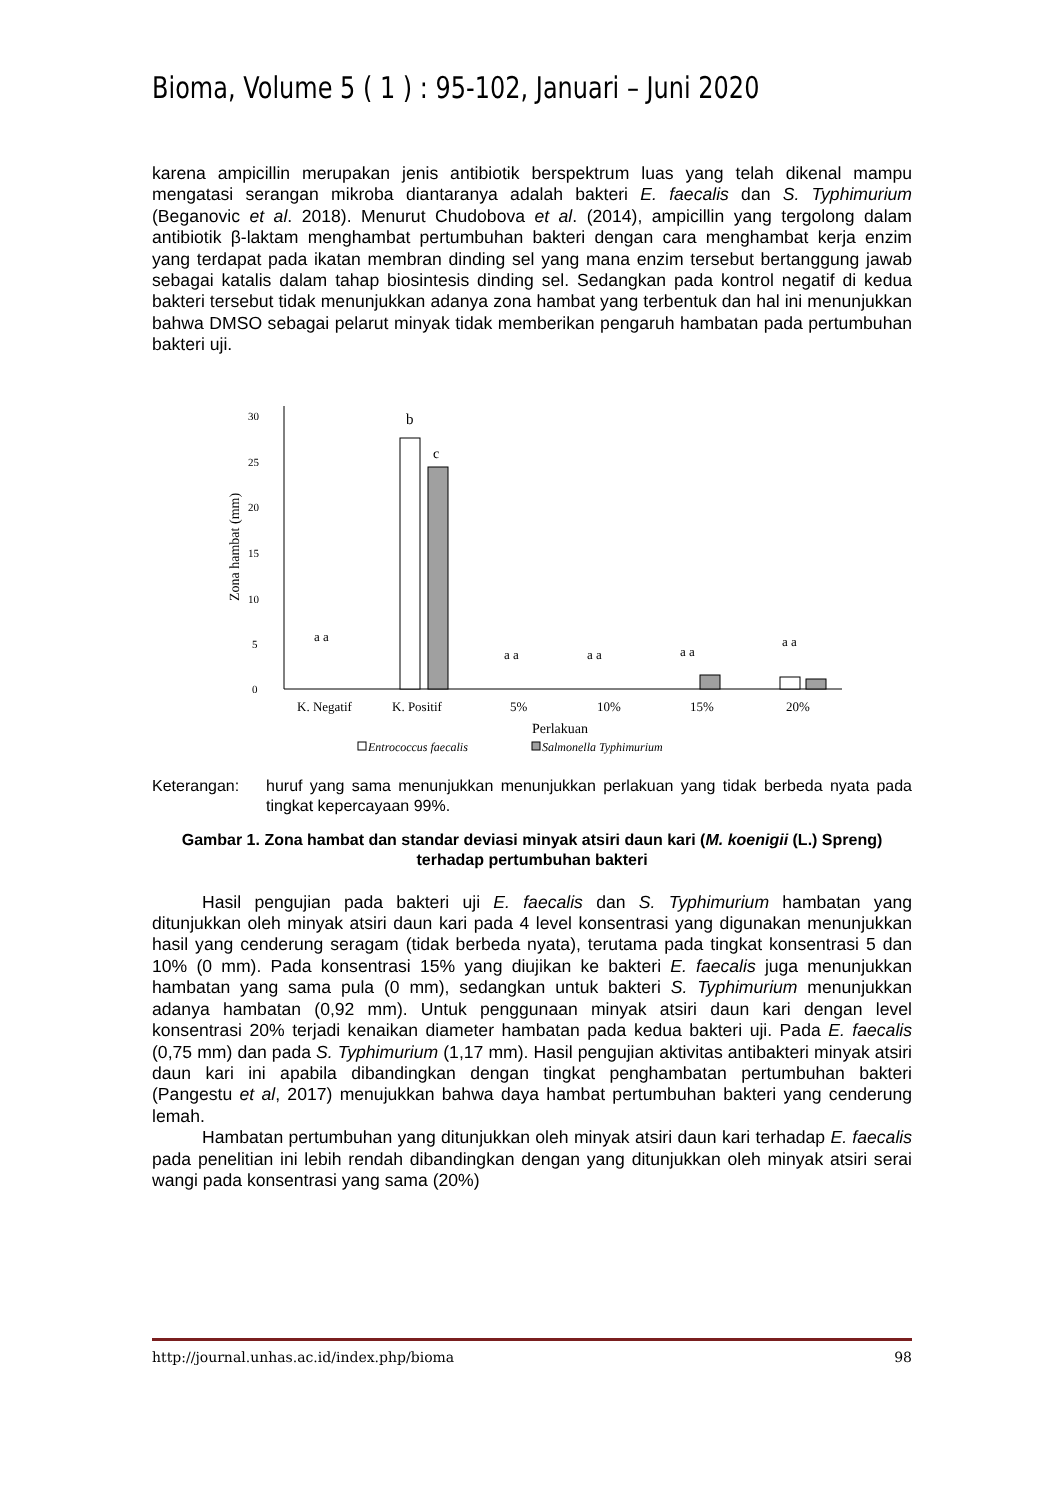Bioma, Volume 5 ( 1 ) : 95-102, Januari – Juni 2020
karena ampicillin merupakan jenis antibiotik berspektrum luas yang telah dikenal mampu mengatasi serangan mikroba diantaranya adalah bakteri E. faecalis dan S. Typhimurium (Beganovic et al. 2018). Menurut Chudobova et al. (2014), ampicillin yang tergolong dalam antibiotik β-laktam menghambat pertumbuhan bakteri dengan cara menghambat kerja enzim yang terdapat pada ikatan membran dinding sel yang mana enzim tersebut bertanggung jawab sebagai katalis dalam tahap biosintesis dinding sel. Sedangkan pada kontrol negatif di kedua bakteri tersebut tidak menunjukkan adanya zona hambat yang terbentuk dan hal ini menunjukkan bahwa DMSO sebagai pelarut minyak tidak memberikan pengaruh hambatan pada pertumbuhan bakteri uji.
0
5
10
15
20
25
30
Zona hambat (mm)
b
c
a a
a a
a a
a a
a a
K. Negatif
K. Positif
5%
10%
15%
20%
Perlakuan
Entrococcus faecalis
Salmonella Typhimurium
Keterangan: huruf yang sama menunjukkan menunjukkan perlakuan yang tidak berbeda nyata pada tingkat kepercayaan 99%.
Gambar 1. Zona hambat dan standar deviasi minyak atsiri daun kari (M. koenigii (L.) Spreng) terhadap pertumbuhan bakteri
Hasil pengujian pada bakteri uji E. faecalis dan S. Typhimurium hambatan yang ditunjukkan oleh minyak atsiri daun kari pada 4 level konsentrasi yang digunakan menunjukkan hasil yang cenderung seragam (tidak berbeda nyata), terutama pada tingkat konsentrasi 5 dan 10% (0 mm). Pada konsentrasi 15% yang diujikan ke bakteri E. faecalis juga menunjukkan hambatan yang sama pula (0 mm), sedangkan untuk bakteri S. Typhimurium menunjukkan adanya hambatan (0,92 mm). Untuk penggunaan minyak atsiri daun kari dengan level konsentrasi 20% terjadi kenaikan diameter hambatan pada kedua bakteri uji. Pada E. faecalis (0,75 mm) dan pada S. Typhimurium (1,17 mm). Hasil pengujian aktivitas antibakteri minyak atsiri daun kari ini apabila dibandingkan dengan tingkat penghambatan pertumbuhan bakteri (Pangestu et al, 2017) menujukkan bahwa daya hambat pertumbuhan bakteri yang cenderung lemah.
Hambatan pertumbuhan yang ditunjukkan oleh minyak atsiri daun kari terhadap E. faecalis pada penelitian ini lebih rendah dibandingkan dengan yang ditunjukkan oleh minyak atsiri serai wangi pada konsentrasi yang sama (20%)
http://journal.unhas.ac.id/index.php/bioma 98